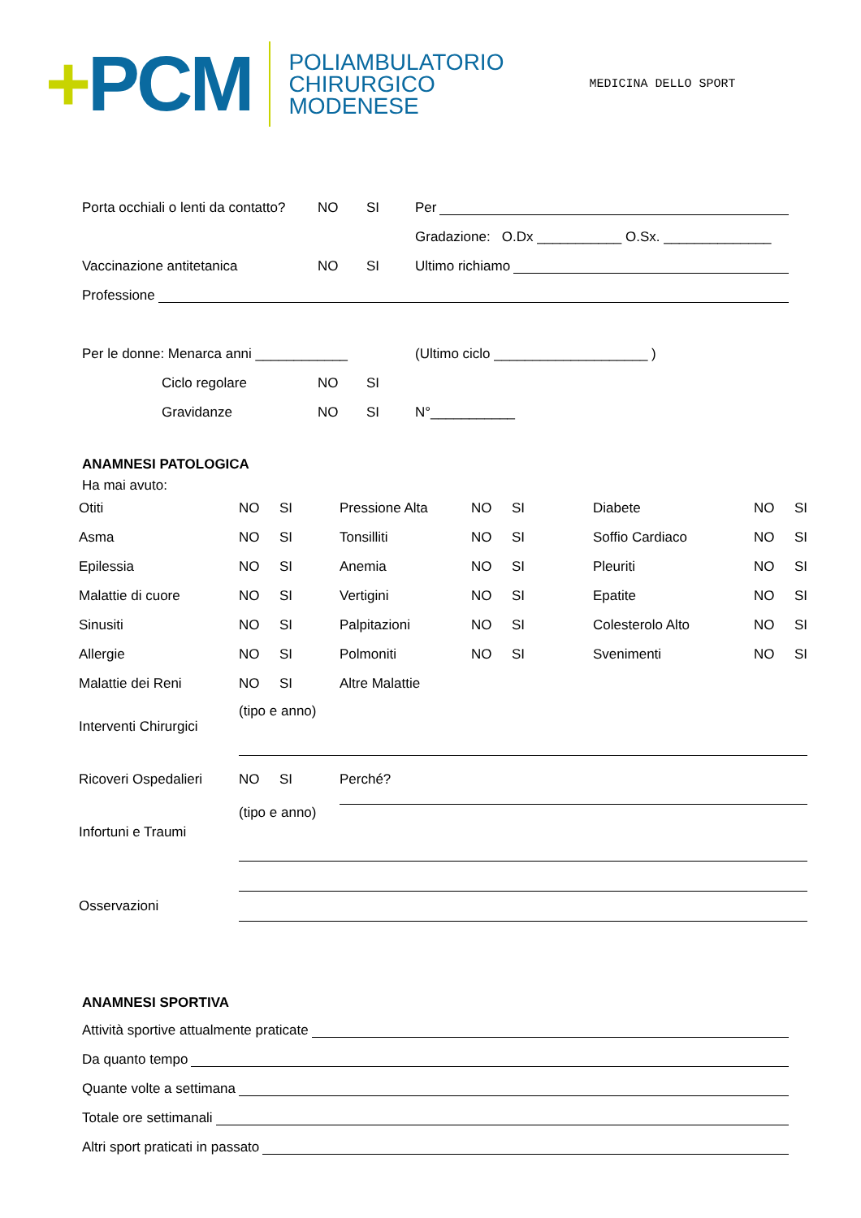+PCM
POLIAMBULATORIO
CHIRURGICO
MODENESE
MEDICINA DELLO SPORT
Porta occhiali o lenti da contatto? NO SI Per
Gradazione: O.Dx ___________ O.Sx. ______________
Vaccinazione antitetanica NO SI Ultimo richiamo
Professione
Per le donne: Menarca anni ____________ (Ultimo ciclo ____________________ )
Ciclo regolare NO SI
Gravidanze NO SI N°___________
ANAMNESI PATOLOGICA
Ha mai avuto:
| Otiti | NO | SI | Pressione Alta | NO | SI | Diabete | NO | SI |
| Asma | NO | SI | Tonsilliti | NO | SI | Soffio Cardiaco | NO | SI |
| Epilessia | NO | SI | Anemia | NO | SI | Pleuriti | NO | SI |
| Malattie di cuore | NO | SI | Vertigini | NO | SI | Epatite | NO | SI |
| Sinusiti | NO | SI | Palpitazioni | NO | SI | Colesterolo Alto | NO | SI |
| Allergie | NO | SI | Polmoniti | NO | SI | Svenimenti | NO | SI |
| Malattie dei Reni | NO | SI | Altre Malattie | | | | | |
| Interventi Chirurgici | (tipo e anno) | | | | | | | |
| Ricoveri Ospedalieri | NO | SI | Perché? | | | | | |
| Infortuni e Traumi | (tipo e anno) | | | | | | | |
| Osservazioni | | | | | | | | |
ANAMNESI SPORTIVA
Attività sportive attualmente praticate
Da quanto tempo
Quante volte a settimana
Totale ore settimanali
Altri sport praticati in passato